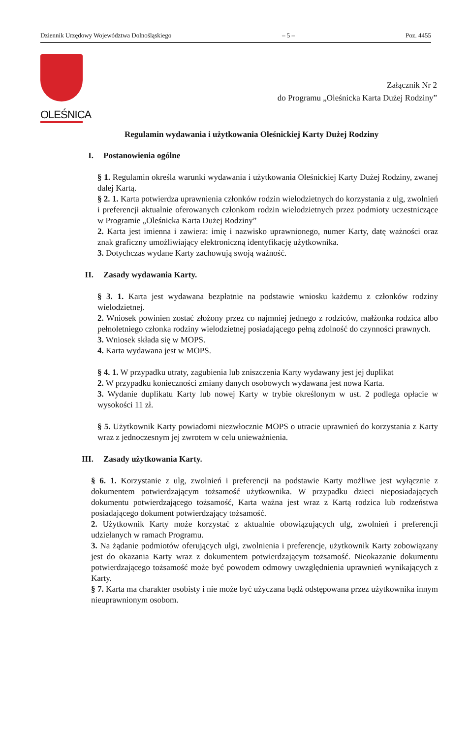Dziennik Urzędowy Województwa Dolnośląskiego – 5 – Poz. 4455
OLEŚNICA
Załącznik Nr 2
do Programu „Oleśnicka Karta Dużej Rodziny”
Regulamin wydawania i użytkowania Oleśnickiej Karty Dużej Rodziny
I. Postanowienia ogólne
§ 1. Regulamin określa warunki wydawania i użytkowania Oleśnickiej Karty Dużej Rodziny, zwanej dalej Kartą.
§ 2. 1. Karta potwierdza uprawnienia członków rodzin wielodzietnych do korzystania z ulg, zwolnień i preferencji aktualnie oferowanych członkom rodzin wielodzietnych przez podmioty uczestniczące w Programie „Oleśnicka Karta Dużej Rodziny”
2. Karta jest imienna i zawiera: imię i nazwisko uprawnionego, numer Karty, datę ważności oraz znak graficzny umożliwiający elektroniczną identyfikację użytkownika.
3. Dotychczas wydane Karty zachowują swoją ważność.
II. Zasady wydawania Karty.
§ 3. 1. Karta jest wydawana bezpłatnie na podstawie wniosku każdemu z członków rodziny wielodzietnej.
2. Wniosek powinien zostać złożony przez co najmniej jednego z rodziców, małżonka rodzica albo pełnoletniego członka rodziny wielodzietnej posiadającego pełną zdolność do czynności prawnych.
3. Wniosek składa się w MOPS.
4. Karta wydawana jest w MOPS.
§ 4. 1. W przypadku utraty, zagubienia lub zniszczenia Karty wydawany jest jej duplikat
2. W przypadku konieczności zmiany danych osobowych wydawana jest nowa Karta.
3. Wydanie duplikatu Karty lub nowej Karty w trybie określonym w ust. 2 podlega opłacie w wysokości 11 zł.
§ 5. Użytkownik Karty powiadomi niezwłocznie MOPS o utracie uprawnień do korzystania z Karty wraz z jednoczesnym jej zwrotem w celu unieważnienia.
III. Zasady użytkowania Karty.
§ 6. 1. Korzystanie z ulg, zwolnień i preferencji na podstawie Karty możliwe jest wyłącznie z dokumentem potwierdzającym tożsamość użytkownika. W przypadku dzieci nieposiadających dokumentu potwierdzającego tożsamość, Karta ważna jest wraz z Kartą rodzica lub rodzeństwa posiadającego dokument potwierdzający tożsamość.
2. Użytkownik Karty może korzystać z aktualnie obowiązujących ulg, zwolnień i preferencji udzielanych w ramach Programu.
3. Na żądanie podmiotów oferujących ulgi, zwolnienia i preferencje, użytkownik Karty zobowiązany jest do okazania Karty wraz z dokumentem potwierdzającym tożsamość. Nieokazanie dokumentu potwierdzającego tożsamość może być powodem odmowy uwzględnienia uprawnień wynikających z Karty.
§ 7. Karta ma charakter osobisty i nie może być użyczana bądź odstępowana przez użytkownika innym nieuprawnionym osobom.